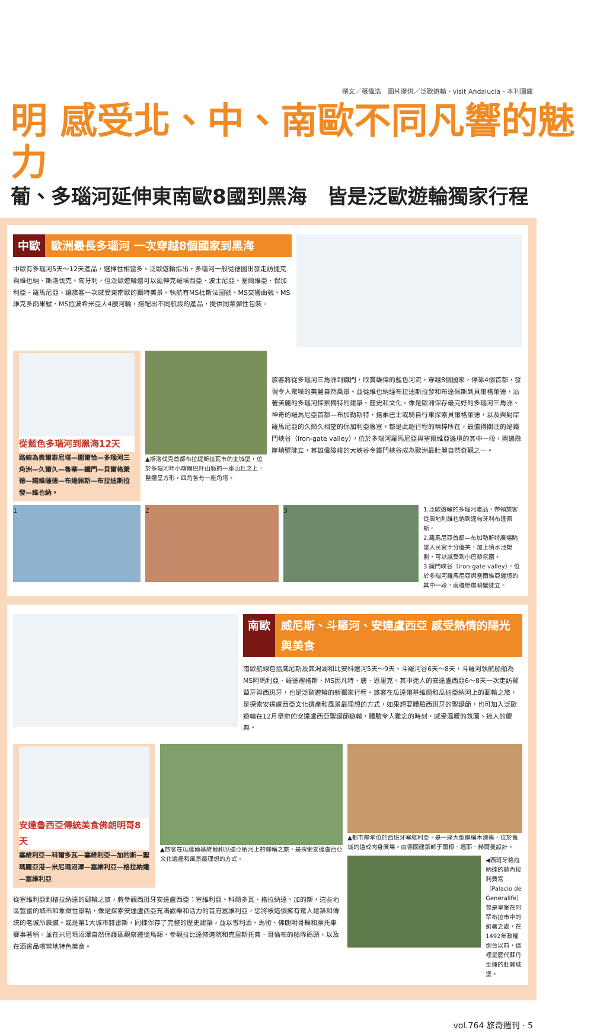撰文／張偉浩　圖片提供／泛歐遊輪、visit Andalucia、本刊圖庫
明 感受北、中、南歐不同凡響的魅力
葡、多瑙河延伸東南歐8國到黑海　皆是泛歐遊輪獨家行程
中歐 歐洲最長多瑙河 一次穿越8個國家到黑海
中歐有多瑙河5天～12天產品，選擇性相當多。泛歐遊輪指出，多瑙河一般從德國出發走訪捷克與維也納、斯洛伐克、匈牙利，但泛歐遊輪還可以延伸克羅埃西亞、波士尼亞、塞爾維亞、保加利亞、羅馬尼亞，讓旅客一次感受東南歐的獨特美景。執航有MS杜斯法國號、MS交響曲號、MS維克多雨果號、MS拉波希米亞人4艘河輪，搭配出不同航段的產品，提供同業彈性包裝。
從藍色多瑙河到黑海12天
路線為奧爾泰尼塔—圖爾恰—多瑙河三角洲—久爾久—魯塞—鐵門—貝爾格萊德—諾維薩德—布達佩斯—布拉迪斯拉發—維也納。
▲斯洛伐克首都布拉提斯拉瓦市的主城堡，位於多瑙河畔小喀爾巴阡山脈的一座山丘之上，整體呈方形，四角各有一座角塔。
旅客將從多瑙河三角洲到鐵門，欣賞雄偉的藍色河流，穿越8個國家，停靠4個首都，發現令人驚嘆的美麗自然風景。並從維也納經布拉迪斯拉發和布達佩斯到貝爾格萊德，沿著美麗的多瑙河探索獨特的建築、歷史和文化。像是歐洲保存最完好的多瑙河三角洲、神奇的羅馬尼亞首都—布加勒斯特，搭乘巴士或騎自行車探索貝爾格萊德，以及與對岸羅馬尼亞的久爾久相望的保加利亞魯塞，都是此趟行程的精粹所在，最值得關注的是鐵門峽谷（iron-gate valley），位於多瑙河羅馬尼亞與塞爾維亞邊境的其中一段，兩邊懸崖峭壁陡立，其雄偉險峻的大峽谷令鐵門峽谷成為歐洲最壯麗自然奇觀之一。
1 2 3
1.泛歐遊輪的多瑙河產品，帶領旅客從奧地利維也納到達匈牙利布達佩斯。
2.羅馬尼亞首都—布加勒斯特廣場眺望人民宮十分優美，加上噴水池規劃，可以感受到小巴黎氛圍。
3.鐵門峽谷（iron-gate valley），位於多瑙河羅馬尼亞與塞爾維亞邊境的其中一段，兩邊懸崖峭壁陡立。
南歐 威尼斯、斗羅河、安達盧西亞 感受熱情的陽光與美食
南歐航線包括威尼斯及其潟湖和比安科運河5天～9天、斗羅河谷6天～8天，斗羅河執航船舶為MS阿瑪利亞．羅德裡格斯、MS因凡特．唐．恩里克。其中迷人的安達盧西亞6～8天一次走訪葡萄牙與西班牙，也是泛歐遊輪的新獨家行程。旅客在瓜達爾基維爾和瓜迪亞納河上的郵輪之旅，是探索安達盧西亞文化遺產和風景最理想的方式，如果想要體驗西班牙的聖誕節，也可加入泛歐遊輪在12月舉辦的安達盧西亞聖誕節遊輪，體驗令人難忘的時刻，感受溫暖的氛圍、迷人的慶典。
安達魯西亞傳統美食佛朗明哥8天
塞維利亞—科爾多瓦—塞維利亞—加的斯—聖瑪麗亞港—米尼瑪沼澤—塞維利亞—格拉納達—塞維利亞
▲旅客在瓜達爾基維爾和瓜迪亞納河上的郵輪之旅，是探索安達盧西亞文化遺產和風景最理想的方式。
從塞維利亞到格拉納達的郵輪之旅，將參觀西班牙安達盧西亞：塞維利亞、科爾多瓦、格拉納達、加的斯，這些地區豐富的城市和象徵性景點，像是探索安達盧西亞充滿歡樂和活力的首府塞維利亞，您將被這個擁有驚人建築和傳統的老城所震撼。或是第1大城市赫雷斯，同樣保存了完整的歷史建築，並以雪利酒、馬術、佛朗明哥舞和摩托車賽事著稱。並在米尼瑪沼澤自然保護區觀察遷徙鳥類、參觀拉比達修道院和克里斯托弗．哥倫布的船隊碼頭，以及在酒窖品嚐當地特色美食。
▲都市陽傘位於西班牙塞維利亞，是一座大型鋼構木建築，位於舊城的道成肉身廣場，由德國建築師于爾根．邁耶．赫爾曼設計。
◀西班牙格拉納達的赫內拉利費宮（Palacio de Generalife）曾是皇室在阿罕布拉市中的避暑之處，在1492年政權倒台以前，這裡是歷代蘇丹坐擁的壯麗城堡。
vol.764 旅奇週刊 · 5